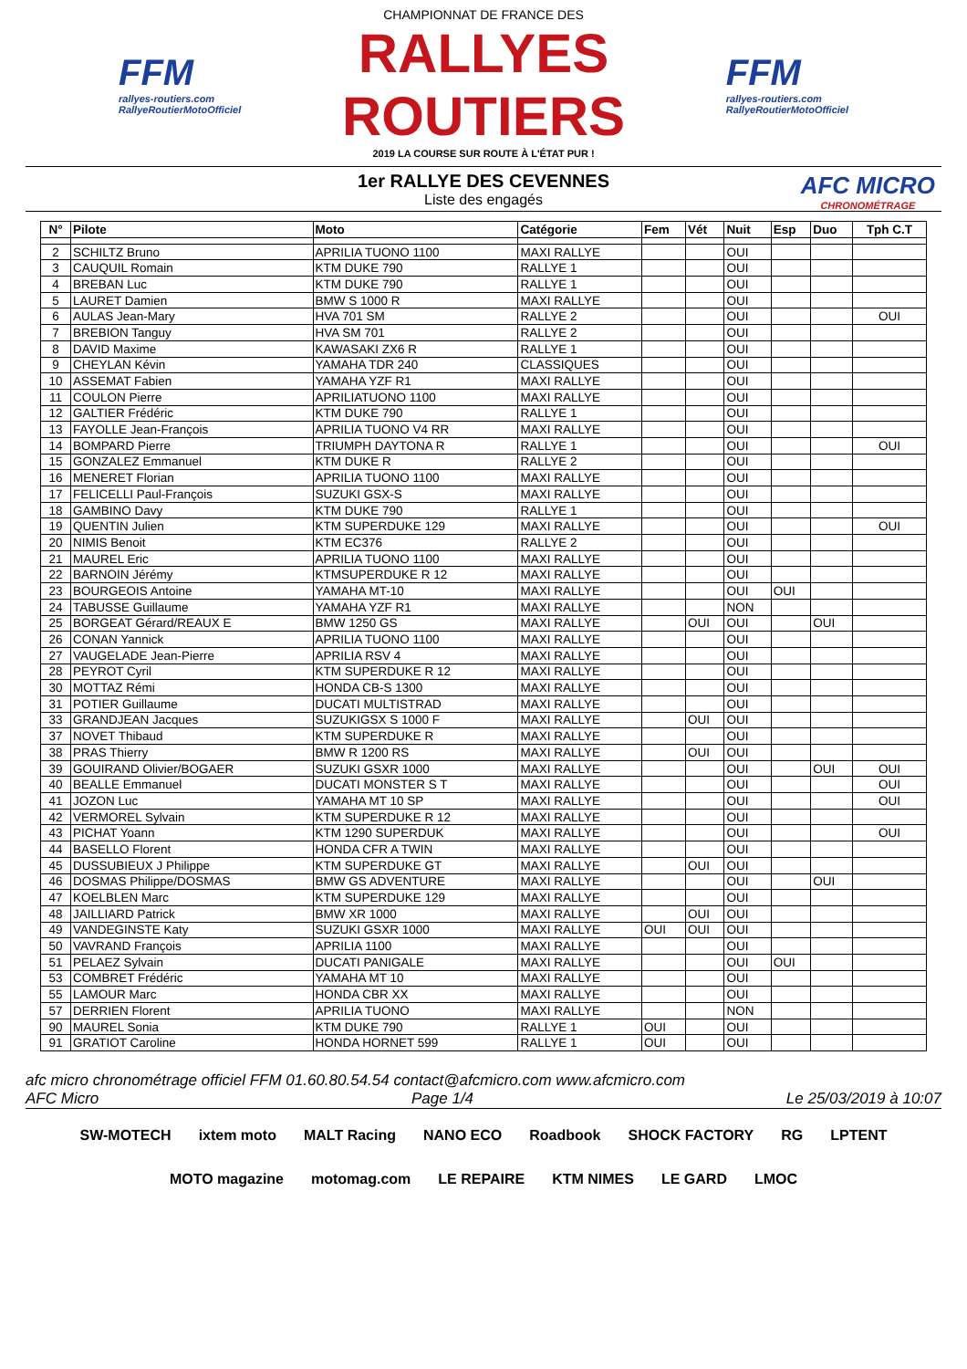FFM
rallyes-routiers.com
RallyeRoutierMotoOfficiel
CHAMPIONNAT DE FRANCE DES
RALLYES ROUTIERS
2019 LA COURSE SUR ROUTE À L'ÉTAT PUR !
FFM
rallyes-routiers.com
RallyeRoutierMotoOfficiel
1er RALLYE DES CEVENNES
Liste des engagés
AFC MICRO
CHRONOMÉTRAGE
| N° | Pilote | Moto | Catégorie | Fem | Vét | Nuit | Esp | Duo | Tph C.T |
| --- | --- | --- | --- | --- | --- | --- | --- | --- | --- |
| 2 | SCHILTZ Bruno | APRILIA TUONO 1100 | MAXI RALLYE | | | OUI | | | |
| 3 | CAUQUIL Romain | KTM DUKE 790 | RALLYE 1 | | | OUI | | | |
| 4 | BREBAN Luc | KTM DUKE 790 | RALLYE 1 | | | OUI | | | |
| 5 | LAURET Damien | BMW S 1000 R | MAXI RALLYE | | | OUI | | | |
| 6 | AULAS Jean-Mary | HVA 701 SM | RALLYE 2 | | | OUI | | | OUI |
| 7 | BREBION Tanguy | HVA SM 701 | RALLYE 2 | | | OUI | | | |
| 8 | DAVID Maxime | KAWASAKI ZX6 R | RALLYE 1 | | | OUI | | | |
| 9 | CHEYLAN Kévin | YAMAHA TDR 240 | CLASSIQUES | | | OUI | | | |
| 10 | ASSEMAT Fabien | YAMAHA YZF R1 | MAXI RALLYE | | | OUI | | | |
| 11 | COULON Pierre | APRILIATUONO 1100 | MAXI RALLYE | | | OUI | | | |
| 12 | GALTIER Frédéric | KTM DUKE 790 | RALLYE 1 | | | OUI | | | |
| 13 | FAYOLLE Jean-François | APRILIA TUONO V4 RR | MAXI RALLYE | | | OUI | | | |
| 14 | BOMPARD Pierre | TRIUMPH DAYTONA R | RALLYE 1 | | | OUI | | | OUI |
| 15 | GONZALEZ Emmanuel | KTM DUKE R | RALLYE 2 | | | OUI | | | |
| 16 | MENERET Florian | APRILIA TUONO 1100 | MAXI RALLYE | | | OUI | | | |
| 17 | FELICELLI Paul-François | SUZUKI GSX-S | MAXI RALLYE | | | OUI | | | |
| 18 | GAMBINO Davy | KTM DUKE 790 | RALLYE 1 | | | OUI | | | |
| 19 | QUENTIN Julien | KTM SUPERDUKE 129 | MAXI RALLYE | | | OUI | | | OUI |
| 20 | NIMIS Benoit | KTM EC376 | RALLYE 2 | | | OUI | | | |
| 21 | MAUREL Eric | APRILIA TUONO 1100 | MAXI RALLYE | | | OUI | | | |
| 22 | BARNOIN Jérémy | KTMSUPERDUKE R 12 | MAXI RALLYE | | | OUI | | | |
| 23 | BOURGEOIS Antoine | YAMAHA MT-10 | MAXI RALLYE | | | OUI | OUI | | |
| 24 | TABUSSE Guillaume | YAMAHA YZF R1 | MAXI RALLYE | | | NON | | | |
| 25 | BORGEAT Gérard/REAUX E | BMW 1250 GS | MAXI RALLYE | | OUI | OUI | | OUI | |
| 26 | CONAN Yannick | APRILIA TUONO 1100 | MAXI RALLYE | | | OUI | | | |
| 27 | VAUGELADE Jean-Pierre | APRILIA RSV 4 | MAXI RALLYE | | | OUI | | | |
| 28 | PEYROT Cyril | KTM SUPERDUKE R 12 | MAXI RALLYE | | | OUI | | | |
| 30 | MOTTAZ Rémi | HONDA CB-S 1300 | MAXI RALLYE | | | OUI | | | |
| 31 | POTIER Guillaume | DUCATI MULTISTRAD | MAXI RALLYE | | | OUI | | | |
| 33 | GRANDJEAN Jacques | SUZUKIGSX S 1000 F | MAXI RALLYE | | OUI | OUI | | | |
| 37 | NOVET Thibaud | KTM SUPERDUKE R | MAXI RALLYE | | | OUI | | | |
| 38 | PRAS Thierry | BMW R 1200 RS | MAXI RALLYE | | OUI | OUI | | | |
| 39 | GOUIRAND Olivier/BOGAER | SUZUKI GSXR 1000 | MAXI RALLYE | | | OUI | | OUI | OUI |
| 40 | BEALLE Emmanuel | DUCATI MONSTER S T | MAXI RALLYE | | | OUI | | | OUI |
| 41 | JOZON Luc | YAMAHA MT 10 SP | MAXI RALLYE | | | OUI | | | OUI |
| 42 | VERMOREL Sylvain | KTM SUPERDUKE R 12 | MAXI RALLYE | | | OUI | | | |
| 43 | PICHAT Yoann | KTM 1290 SUPERDUK | MAXI RALLYE | | | OUI | | | OUI |
| 44 | BASELLO Florent | HONDA CFR A TWIN | MAXI RALLYE | | | OUI | | | |
| 45 | DUSSUBIEUX J Philippe | KTM SUPERDUKE GT | MAXI RALLYE | | OUI | OUI | | | |
| 46 | DOSMAS Philippe/DOSMAS | BMW GS ADVENTURE | MAXI RALLYE | | | OUI | | OUI | |
| 47 | KOELBLEN Marc | KTM SUPERDUKE 129 | MAXI RALLYE | | | OUI | | | |
| 48 | JAILLIARD Patrick | BMW XR 1000 | MAXI RALLYE | | OUI | OUI | | | |
| 49 | VANDEGINSTE Katy | SUZUKI GSXR 1000 | MAXI RALLYE | OUI | OUI | OUI | | | |
| 50 | VAVRAND François | APRILIA 1100 | MAXI RALLYE | | | OUI | | | |
| 51 | PELAEZ Sylvain | DUCATI PANIGALE | MAXI RALLYE | | | OUI | OUI | | |
| 53 | COMBRET Frédéric | YAMAHA MT 10 | MAXI RALLYE | | | OUI | | | |
| 55 | LAMOUR Marc | HONDA CBR XX | MAXI RALLYE | | | OUI | | | |
| 57 | DERRIEN Florent | APRILIA TUONO | MAXI RALLYE | | | NON | | | |
| 90 | MAUREL Sonia | KTM DUKE 790 | RALLYE 1 | OUI | | OUI | | | |
| 91 | GRATIOT Caroline | HONDA HORNET 599 | RALLYE 1 | OUI | | OUI | | | |
afc micro chronométrage officiel FFM 01.60.80.54.54 contact@afcmicro.com www.afcmicro.com
AFC Micro Page 1/4 Le 25/03/2019 à 10:07
SW-MOTECH ixtem moto MALT Racing NANO ECO Roadbook SHOCK FACTORY RG LPTENT MOTO magazine motomag.com LE REPAIRE KTM NIMES LE GARD LMOC